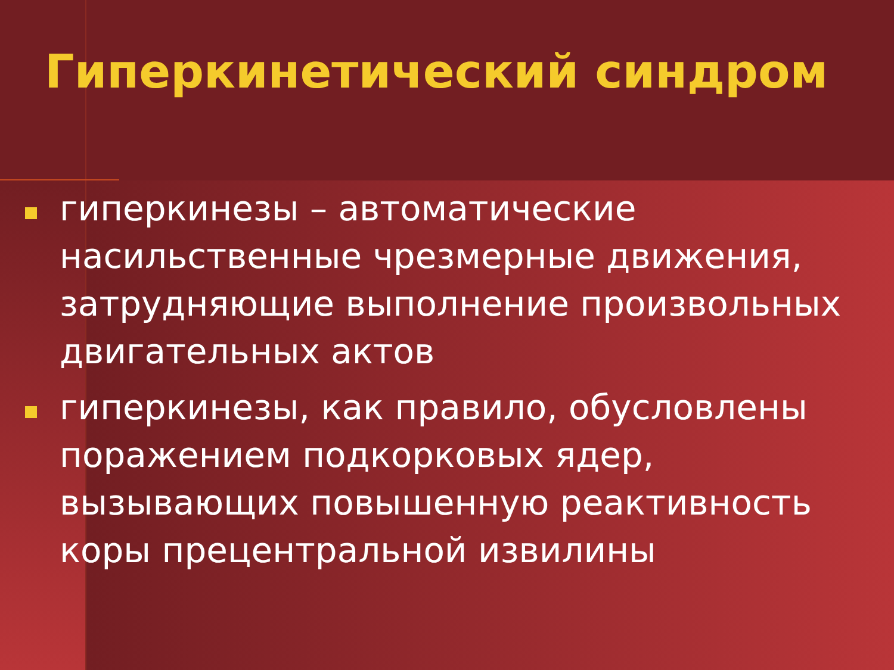Гиперкинетический синдром
гиперкинезы – автоматические насильственные чрезмерные движения, затрудняющие выполнение произвольных двигательных актов
гиперкинезы, как правило, обусловлены поражением подкорковых ядер, вызывающих повышенную реактивность коры прецентральной извилины